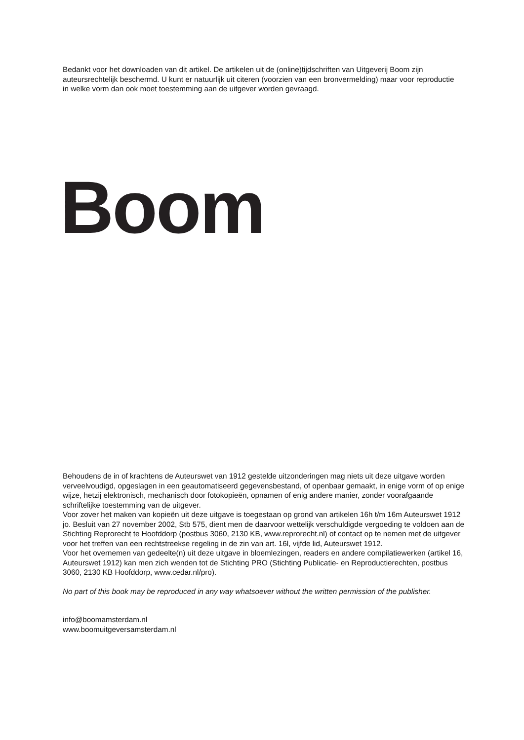Bedankt voor het downloaden van dit artikel. De artikelen uit de (online)tijdschriften van Uitgeverij Boom zijn auteursrechtelijk beschermd. U kunt er natuurlijk uit citeren (voorzien van een bronvermelding) maar voor reproductie in welke vorm dan ook moet toestemming aan de uitgever worden gevraagd.
Boom
Behoudens de in of krachtens de Auteurswet van 1912 gestelde uitzonderingen mag niets uit deze uitgave worden verveelvoudigd, opgeslagen in een geautomatiseerd gegevensbestand, of openbaar gemaakt, in enige vorm of op enige wijze, hetzij elektronisch, mechanisch door fotokopieën, opnamen of enig andere manier, zonder voorafgaande schriftelijke toestemming van de uitgever.
Voor zover het maken van kopieën uit deze uitgave is toegestaan op grond van artikelen 16h t/m 16m Auteurswet 1912 jo. Besluit van 27 november 2002, Stb 575, dient men de daarvoor wettelijk verschuldigde vergoeding te voldoen aan de Stichting Reprorecht te Hoofddorp (postbus 3060, 2130 KB, www.reprorecht.nl) of contact op te nemen met de uitgever voor het treffen van een rechtstreekse regeling in de zin van art. 16l, vijfde lid, Auteurswet 1912.
Voor het overnemen van gedeelte(n) uit deze uitgave in bloemlezingen, readers en andere compilatiewerken (artikel 16, Auteurswet 1912) kan men zich wenden tot de Stichting PRO (Stichting Publicatie- en Reproductierechten, postbus 3060, 2130 KB Hoofddorp, www.cedar.nl/pro).
No part of this book may be reproduced in any way whatsoever without the written permission of the publisher.
info@boomamsterdam.nl
www.boomuitgeversamsterdam.nl